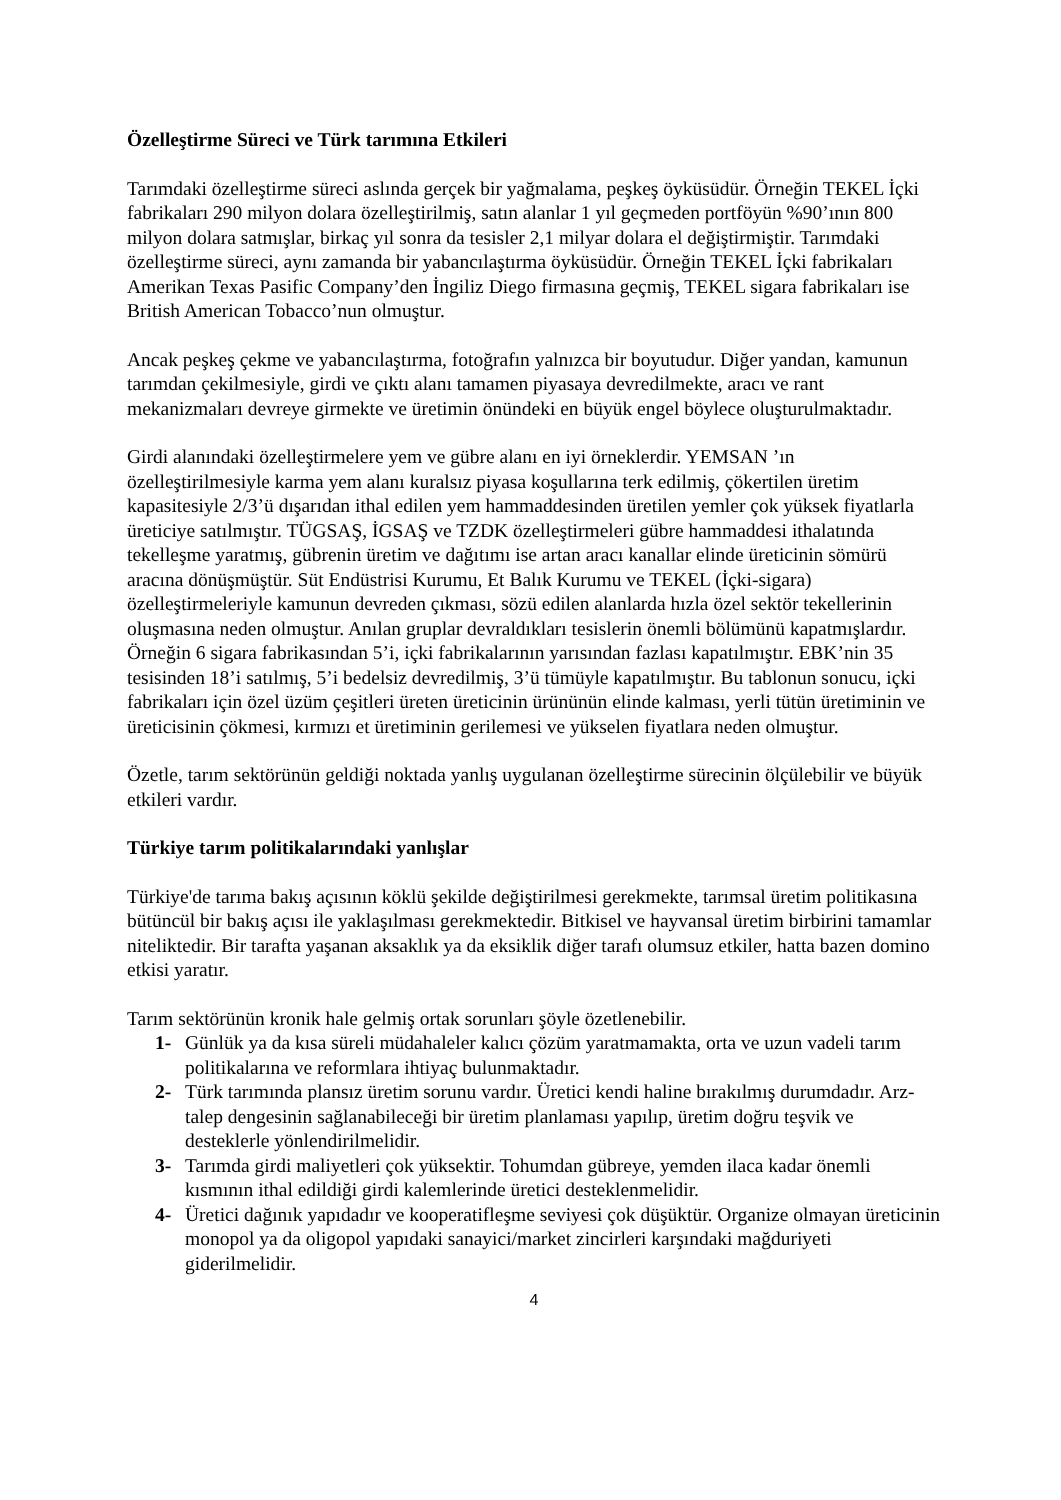Özelleştirme Süreci ve Türk tarımına Etkileri
Tarımdaki özelleştirme süreci aslında gerçek bir yağmalama, peşkeş öyküsüdür. Örneğin TEKEL İçki fabrikaları 290 milyon dolara özelleştirilmiş, satın alanlar 1 yıl geçmeden portföyün %90’ının 800 milyon dolara satmışlar, birkaç yıl sonra da tesisler 2,1 milyar dolara el değiştirmiştir. Tarımdaki özelleştirme süreci, aynı zamanda bir yabancılaştırma öyküsüdür. Örneğin TEKEL İçki fabrikaları Amerikan Texas Pasific Company’den İngiliz Diego firmasına geçmiş, TEKEL sigara fabrikaları ise British American Tobacco’nun olmuştur.
Ancak peşkeş çekme ve yabancılaştırma, fotoğrafın yalnızca bir boyutudur. Diğer yandan, kamunun tarımdan çekilmesiyle, girdi ve çıktı alanı tamamen piyasaya devredilmekte, aracı ve rant mekanizmaları devreye girmekte ve üretimin önündeki en büyük engel böylece oluşturulmaktadır.
Girdi alanındaki özelleştirmelere yem ve gübre alanı en iyi örneklerdir. YEMSAN ’ın özelleştirilmesiyle karma yem alanı kuralsız piyasa koşullarına terk edilmiş, çökertilen üretim kapasitesiyle 2/3’ü dışarıdan ithal edilen yem hammaddesinden üretilen yemler çok yüksek fiyatlarla üreticiye satılmıştır. TÜGSAŞ, İGSAŞ ve TZDK özelleştirmeleri gübre hammaddesi ithalatında tekelleşme yaratmış, gübrenin üretim ve dağıtımı ise artan aracı kanallar elinde üreticinin sömürü aracına dönüşmüştür. Süt Endüstrisi Kurumu, Et Balık Kurumu ve TEKEL (İçki-sigara) özelleştirmeleriyle kamunun devreden çıkması, sözü edilen alanlarda hızla özel sektör tekellerinin oluşmasına neden olmuştur. Anılan gruplar devraldıkları tesislerin önemli bölümünü kapatmışlardır. Örneğin 6 sigara fabrikasından 5’i, içki fabrikalarının yarısından fazlası kapatılmıştır. EBK’nin 35 tesisinden 18’i satılmış, 5’i bedelsiz devredilmiş, 3’ü tümüyle kapatılmıştır. Bu tablonun sonucu, içki fabrikaları için özel üzüm çeşitleri üreten üreticinin ürününün elinde kalması, yerli tütün üretiminin ve üreticisinin çökmesi, kırmızı et üretiminin gerilemesi ve yükselen fiyatlara neden olmuştur.
Özetle, tarım sektörünün geldiği noktada yanlış uygulanan özelleştirme sürecinin ölçülebilir ve büyük etkileri vardır.
Türkiye tarım politikalarındaki yanlışlar
Türkiye'de tarıma bakış açısının köklü şekilde değiştirilmesi gerekmekte, tarımsal üretim politikasına bütüncül bir bakış açısı ile yaklaşılması gerekmektedir. Bitkisel ve hayvansal üretim birbirini tamamlar niteliktedir. Bir tarafta yaşanan aksaklık ya da eksiklik diğer tarafı olumsuz etkiler, hatta bazen domino etkisi yaratır.
Tarım sektörünün kronik hale gelmiş ortak sorunları şöyle özetlenebilir.
1- Günlük ya da kısa süreli müdahaleler kalıcı çözüm yaratmamakta, orta ve uzun vadeli tarım politikalarına ve reformlara ihtiyaç bulunmaktadır.
2- Türk tarımında plansız üretim sorunu vardır. Üretici kendi haline bırakılmış durumdadır. Arz-talep dengesinin sağlanabileceği bir üretim planlaması yapılıp, üretim doğru teşvik ve desteklerle yönlendirilmelidir.
3- Tarımda girdi maliyetleri çok yüksektir. Tohumdan gübreye, yemden ilaca kadar önemli kısmının ithal edildiği girdi kalemlerinde üretici desteklenmelidir.
4- Üretici dağınık yapıdadır ve kooperatifleşme seviyesi çok düşüktür. Organize olmayan üreticinin monopol ya da oligopol yapıdaki sanayici/market zincirleri karşındaki mağduriyeti giderilmelidir.
4